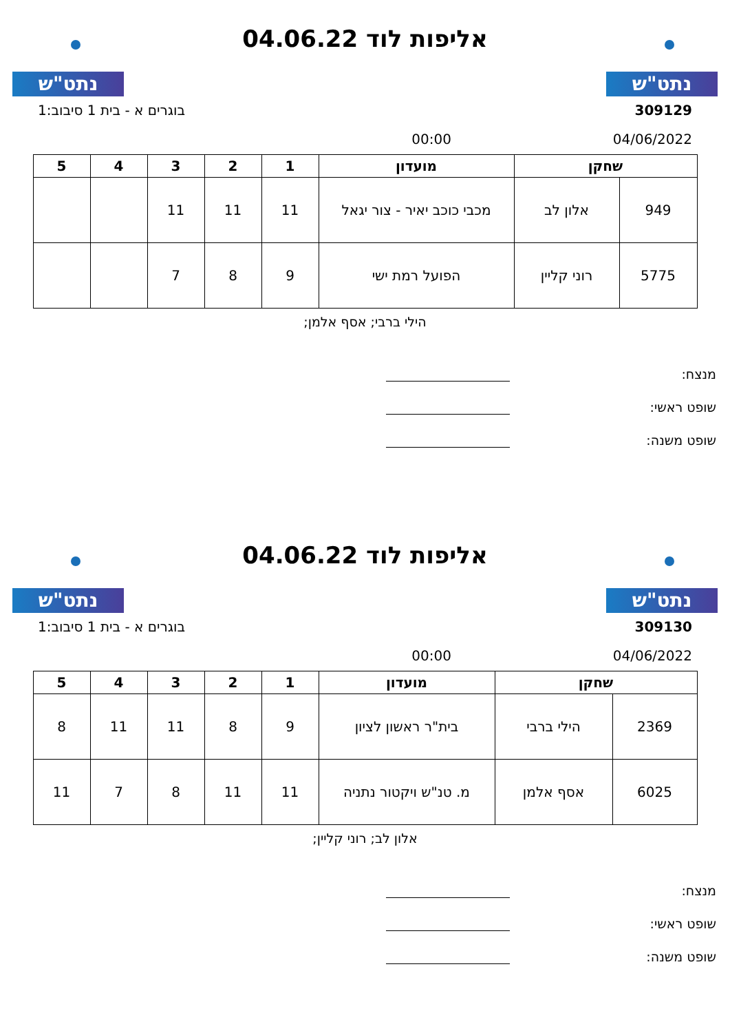נתט"ש
אליפות לוד 04.06.22
נתט"ש
309129 בוגרים א - בית 1 סיבוב:1
04/06/2022 00:00
| שחקן | | מועדון | 1 | 2 | 3 | 4 | 5 |
| --- | --- | --- | --- | --- | --- | --- | --- |
| 949 | אלון לב | מכבי כוכב יאיר - צור יגאל | 11 | 11 | 11 | | |
| 5775 | רוני קליין | הפועל רמת ישי | 9 | 8 | 7 | | |
הילי ברבי; אסף אלמן;
מנצח:
שופט ראשי:
שופט משנה:
נתט"ש
אליפות לוד 04.06.22
נתט"ש
309130 בוגרים א - בית 1 סיבוב:1
04/06/2022 00:00
| שחקן | | מועדון | 1 | 2 | 3 | 4 | 5 |
| --- | --- | --- | --- | --- | --- | --- | --- |
| 2369 | הילי ברבי | בית"ר ראשון לציון | 9 | 8 | 11 | 11 | 8 |
| 6025 | אסף אלמן | מ. טנ"ש ויקטור נתניה | 11 | 11 | 8 | 7 | 11 |
אלון לב; רוני קליין;
מנצח:
שופט ראשי:
שופט משנה: